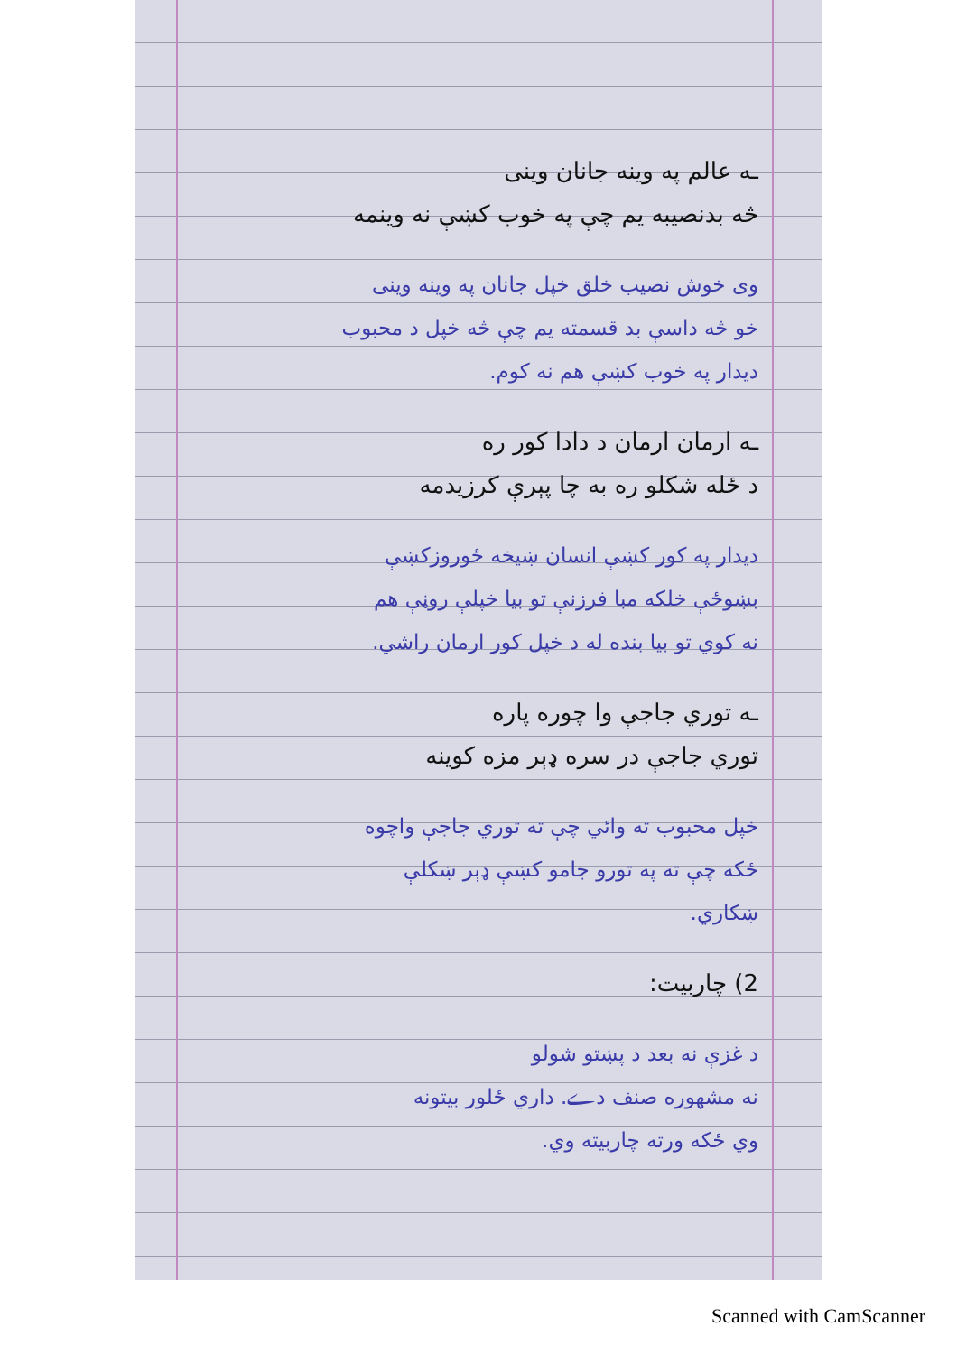ـه عالم په وینه جانان وینی
څه بدنصیبه یم چې په خوب کښې نه وینمه
وی خوش نصیب خلق خپل جانان په وینه وینی
خو څه داسې بد قسمته یم چې څه خپل د محبوب
دیدار په خوب کښې هم نه کوم.
ـه ارمان ارمان د دادا کور ره
د ځله شکلو ره به چا پېرې کرزیدمه
دیدار په کور کښې انسان ښیخه ځوروزکښې
بښوځې خلکه مبا فرزنې تو بیا خپلې روڼې هم
نه کوي تو بیا بنده له د خپل کور ارمان راشي.
ـه توري جاجې وا چوره پاره
توري جاجې در سره ډېر مزه کوینه
خپل محبوب ته وائي چې ته توري جاجې واچوه
ځکه چې ته په تورو جامو کښې ډېر ښکلې
ښکاري.
2) چاربیت:
د غزې نه بعد د پښتو شولو
نه مشهوره صنف دے. داري ځلور بیتونه
وي ځکه ورته چاربیته وي.
Scanned with CamScanner